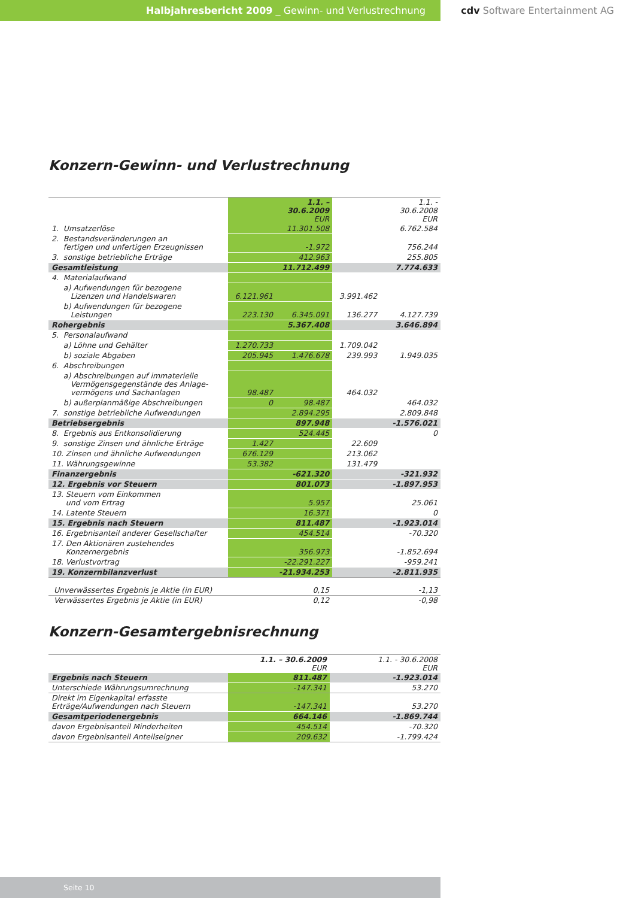Halbjahresbericht 2009 _ Gewinn- und Verlustrechnung cdv Software Entertainment AG
Konzern-Gewinn- und Verlustrechnung
| | | 1.1. – 30.6.2009 EUR | | 1.1. - 30.6.2008 EUR |
| --- | --- | --- | --- | --- |
| 1. Umsatzerlöse | | 11.301.508 | | 6.762.584 |
| 2. Bestandsveränderungen an fertigen und unfertigen Erzeugnissen | | -1.972 | | 756.244 |
| 3. sonstige betriebliche Erträge | | 412.963 | | 255.805 |
| Gesamtleistung | | 11.712.499 | | 7.774.633 |
| 4. Materialaufwand | | | | |
| a) Aufwendungen für bezogene Lizenzen und Handelswaren | 6.121.961 | | 3.991.462 | |
| b) Aufwendungen für bezogene Leistungen | 223.130 | 6.345.091 | 136.277 | 4.127.739 |
| Rohergebnis | | 5.367.408 | | 3.646.894 |
| 5. Personalaufwand | | | | |
| a) Löhne und Gehälter | 1.270.733 | | 1.709.042 | |
| b) soziale Abgaben | 205.945 | 1.476.678 | 239.993 | 1.949.035 |
| 6. Abschreibungen | | | | |
| a) Abschreibungen auf immaterielle Vermögensgegenstände des Anlage- vermögens und Sachanlagen | 98.487 | | 464.032 | |
| b) außerplanmäßige Abschreibungen | 0 | 98.487 | | 464.032 |
| 7. sonstige betriebliche Aufwendungen | | 2.894.295 | | 2.809.848 |
| Betriebsergebnis | | 897.948 | | -1.576.021 |
| 8. Ergebnis aus Entkonsolidierung | | 524.445 | | 0 |
| 9. sonstige Zinsen und ähnliche Erträge | 1.427 | | 22.609 | |
| 10. Zinsen und ähnliche Aufwendungen | 676.129 | | 213.062 | |
| 11. Währungsgewinne | 53.382 | | 131.479 | |
| Finanzergebnis | | -621.320 | | -321.932 |
| 12. Ergebnis vor Steuern | | 801.073 | | -1.897.953 |
| 13. Steuern vom Einkommen und vom Ertrag | | 5.957 | | 25.061 |
| 14. Latente Steuern | | 16.371 | | 0 |
| 15. Ergebnis nach Steuern | | 811.487 | | -1.923.014 |
| 16. Ergebnisanteil anderer Gesellschafter | | 454.514 | | -70.320 |
| 17. Den Aktionären zustehendes Konzernergebnis | | 356.973 | | -1.852.694 |
| 18. Verlustvortrag | | -22.291.227 | | -959.241 |
| 19. Konzernbilanzverlust | | -21.934.253 | | -2.811.935 |
| Unverwässertes Ergebnis je Aktie (in EUR) | | 0,15 | | -1,13 |
| Verwässertes Ergebnis je Aktie (in EUR) | | 0,12 | | -0,98 |
Konzern-Gesamtergebnisrechnung
| | 1.1. – 30.6.2009 EUR | 1.1. - 30.6.2008 EUR |
| --- | --- | --- |
| Ergebnis nach Steuern | 811.487 | -1.923.014 |
| Unterschiede Währungsumrechnung | -147.341 | 53.270 |
| Direkt im Eigenkapital erfasste Erträge/Aufwendungen nach Steuern | -147.341 | 53.270 |
| Gesamtperiodenergebnis | 664.146 | -1.869.744 |
| davon Ergebnisanteil Minderheiten | 454.514 | -70.320 |
| davon Ergebnisanteil Anteilseigner | 209.632 | -1.799.424 |
Seite 10